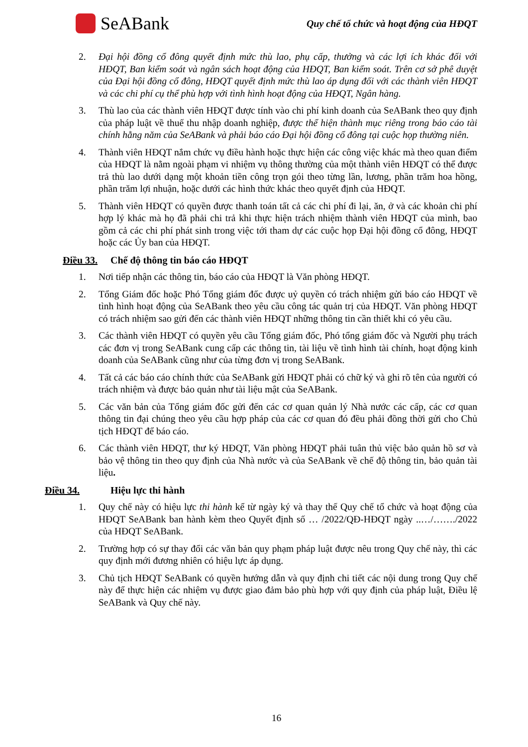SeABank
Quy chế tổ chức và hoạt động của HĐQT
2. Đại hội đồng cổ đông quyết định mức thù lao, phụ cấp, thưởng và các lợi ích khác đối với HĐQT, Ban kiểm soát và ngân sách hoạt động của HĐQT, Ban kiểm soát. Trên cơ sở phê duyệt của Đại hội đồng cổ đông, HĐQT quyết định mức thù lao áp dụng đối với các thành viên HĐQT và các chi phí cụ thể phù hợp với tình hình hoạt động của HĐQT, Ngân hàng.
3. Thù lao của các thành viên HĐQT được tính vào chi phí kinh doanh của SeABank theo quy định của pháp luật về thuế thu nhập doanh nghiệp, được thể hiện thành mục riêng trong báo cáo tài chính hằng năm của SeABank và phải báo cáo Đại hội đồng cổ đông tại cuộc họp thường niên.
4. Thành viên HĐQT nắm chức vụ điều hành hoặc thực hiện các công việc khác mà theo quan điểm của HĐQT là nằm ngoài phạm vi nhiệm vụ thông thường của một thành viên HĐQT có thể được trả thù lao dưới dạng một khoản tiền công trọn gói theo từng lần, lương, phần trăm hoa hồng, phần trăm lợi nhuận, hoặc dưới các hình thức khác theo quyết định của HĐQT.
5. Thành viên HĐQT có quyền được thanh toán tất cả các chi phí đi lại, ăn, ở và các khoản chi phí hợp lý khác mà họ đã phải chi trả khi thực hiện trách nhiệm thành viên HĐQT của mình, bao gồm cả các chi phí phát sinh trong việc tới tham dự các cuộc họp Đại hội đồng cổ đông, HĐQT hoặc các Ủy ban của HĐQT.
Điều 33. Chế độ thông tin báo cáo HĐQT
1. Nơi tiếp nhận các thông tin, báo cáo của HĐQT là Văn phòng HĐQT.
2. Tổng Giám đốc hoặc Phó Tổng giám đốc được uỷ quyền có trách nhiệm gửi báo cáo HĐQT về tình hình hoạt động của SeABank theo yêu cầu công tác quản trị của HĐQT. Văn phòng HĐQT có trách nhiệm sao gửi đến các thành viên HĐQT những thông tin cần thiết khi có yêu cầu.
3. Các thành viên HĐQT có quyền yêu cầu Tổng giám đốc, Phó tổng giám đốc và Người phụ trách các đơn vị trong SeABank cung cấp các thông tin, tài liệu về tình hình tài chính, hoạt động kinh doanh của SeABank cũng như của từng đơn vị trong SeABank.
4. Tất cả các báo cáo chính thức của SeABank gửi HĐQT phải có chữ ký và ghi rõ tên của người có trách nhiệm và được bảo quản như tài liệu mật của SeABank.
5. Các văn bản của Tổng giám đốc gửi đến các cơ quan quản lý Nhà nước các cấp, các cơ quan thông tin đại chúng theo yêu cầu hợp pháp của các cơ quan đó đều phải đồng thời gửi cho Chủ tịch HĐQT để báo cáo.
6. Các thành viên HĐQT, thư ký HĐQT, Văn phòng HĐQT phải tuân thủ việc bảo quản hồ sơ và bảo vệ thông tin theo quy định của Nhà nước và của SeABank về chế độ thông tin, bảo quản tài liệu.
Điều 34. Hiệu lực thi hành
1. Quy chế này có hiệu lực thi hành kể từ ngày ký và thay thế Quy chế tổ chức và hoạt động của HĐQT SeABank ban hành kèm theo Quyết định số … /2022/QĐ-HĐQT ngày ..…/……./2022 của HĐQT SeABank.
2. Trường hợp có sự thay đổi các văn bản quy phạm pháp luật được nêu trong Quy chế này, thì các quy định mới đương nhiên có hiệu lực áp dụng.
3. Chủ tịch HĐQT SeABank có quyền hướng dẫn và quy định chi tiết các nội dung trong Quy chế này để thực hiện các nhiệm vụ được giao đảm bảo phù hợp với quy định của pháp luật, Điều lệ SeABank và Quy chế này.
16